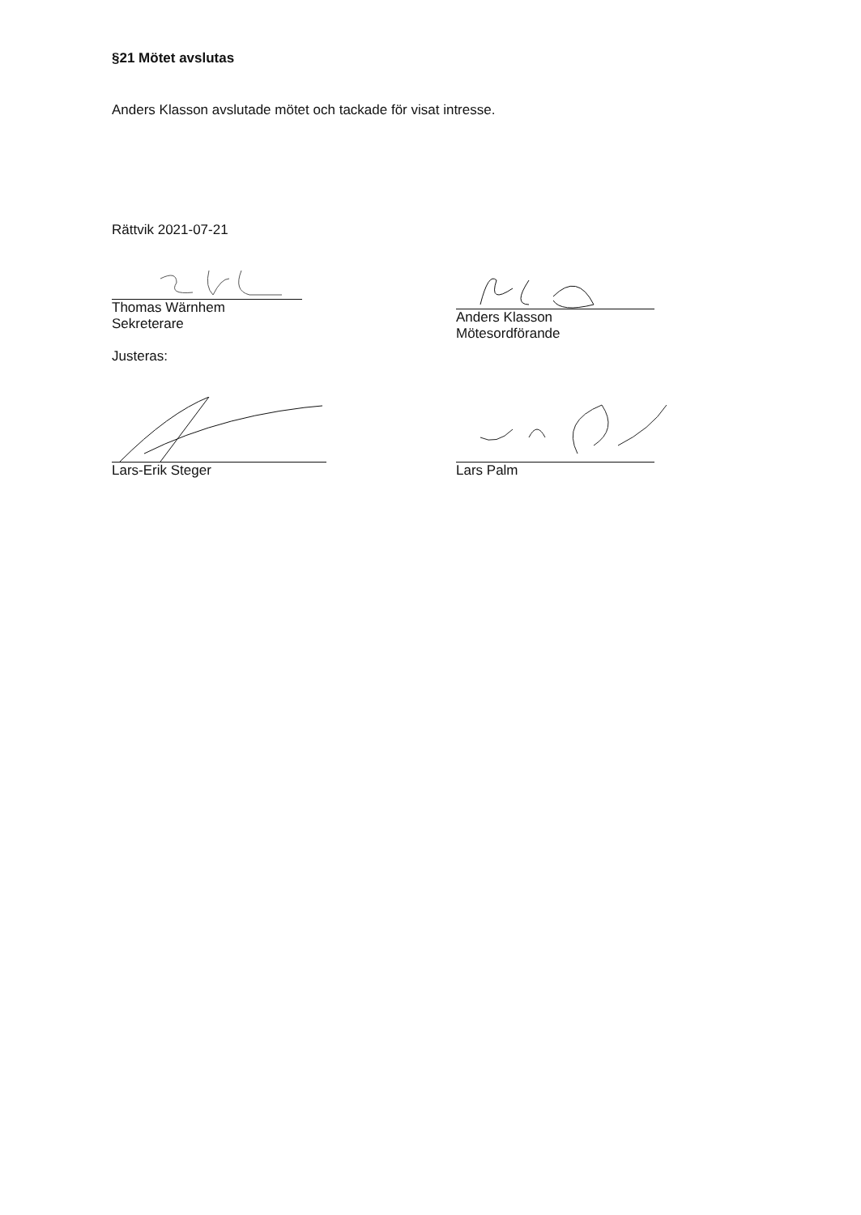§21 Mötet avslutas
Anders Klasson avslutade mötet och tackade för visat intresse.
Rättvik 2021-07-21
Thomas Wärnhem
Sekreterare
Justeras:
Anders Klasson
Mötesordförande
Lars-Erik Steger Lars Palm